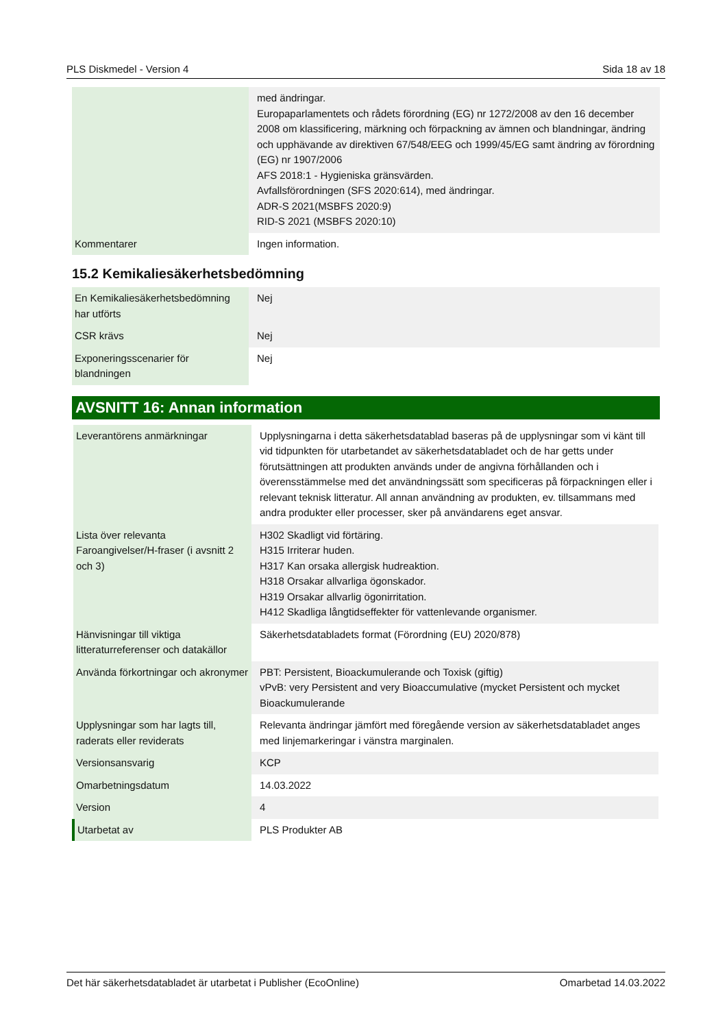PLS Diskmedel - Version 4 Sida 18 av 18
| | med ändringar. Europaparlamentets och rådets förordning (EG) nr 1272/2008 av den 16 december 2008 om klassificering, märkning och förpackning av ämnen och blandningar, ändring och upphävande av direktiven 67/548/EEG och 1999/45/EG samt ändring av förordning (EG) nr 1907/2006 AFS 2018:1 - Hygieniska gränsvärden. Avfallsförordningen (SFS 2020:614), med ändringar. ADR-S 2021(MSBFS 2020:9) RID-S 2021 (MSBFS 2020:10) |
| Kommentarer | Ingen information. |
15.2 Kemikaliesäkerhetsbedömning
| En Kemikaliesäkerhetsbedömning har utförts | Nej |
| CSR krävs | Nej |
| Exponeringsscenarier för blandningen | Nej |
AVSNITT 16: Annan information
| Leverantörens anmärkningar | Upplysningarna i detta säkerhetsdatablad baseras på de upplysningar som vi känt till vid tidpunkten för utarbetandet av säkerhetsdatabladet och de har getts under förutsättningen att produkten används under de angivna förhållanden och i överensstämmelse med det användningssätt som specificeras på förpackningen eller i relevant teknisk litteratur. All annan användning av produkten, ev. tillsammans med andra produkter eller processer, sker på användarens eget ansvar. |
| Lista över relevanta Faroangivelser/H-fraser (i avsnitt 2 och 3) | H302 Skadligt vid förtäring. H315 Irriterar huden. H317 Kan orsaka allergisk hudreaktion. H318 Orsakar allvarliga ögonskador. H319 Orsakar allvarlig ögonirritation. H412 Skadliga långtidseffekter för vattenlevande organismer. |
| Hänvisningar till viktiga litteraturreferenser och datakällor | Säkerhetsdatabladets format (Förordning (EU) 2020/878) |
| Använda förkortningar och akronymer | PBT: Persistent, Bioackumulerande och Toxisk (giftig) vPvB: very Persistent and very Bioaccumulative (mycket Persistent och mycket Bioackumulerande |
| Upplysningar som har lagts till, raderats eller reviderats | Relevanta ändringar jämfört med föregående version av säkerhetsdatabladet anges med linjemarkeringar i vänstra marginalen. |
| Versionsansvarig | KCP |
| Omarbetningsdatum | 14.03.2022 |
| Version | 4 |
| Utarbetat av | PLS Produkter AB |
Det här säkerhetsdatabladet är utarbetat i Publisher (EcoOnline) Omarbetad 14.03.2022